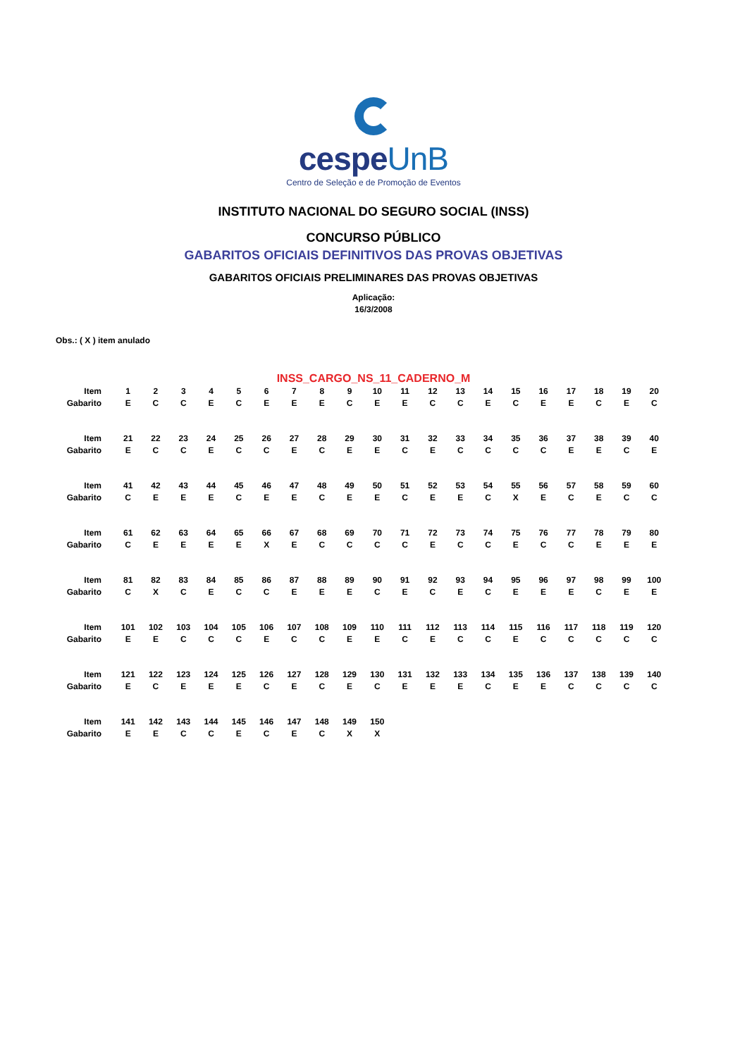cespeUnB
Centro de Seleção e de Promoção de Eventos
INSTITUTO NACIONAL DO SEGURO SOCIAL (INSS)
CONCURSO PÚBLICO
GABARITOS OFICIAIS DEFINITIVOS DAS PROVAS OBJETIVAS
GABARITOS OFICIAIS PRELIMINARES DAS PROVAS OBJETIVAS
Aplicação:
16/3/2008
Obs.: ( X ) item anulado
INSS_CARGO_NS_11_CADERNO_M
| Item | 1 | 2 | 3 | 4 | 5 | 6 | 7 | 8 | 9 | 10 | 11 | 12 | 13 | 14 | 15 | 16 | 17 | 18 | 19 | 20 |
| Gabarito | E | C | C | E | C | E | E | E | C | E | E | C | C | E | C | E | E | C | E | C |
| Item | 21 | 22 | 23 | 24 | 25 | 26 | 27 | 28 | 29 | 30 | 31 | 32 | 33 | 34 | 35 | 36 | 37 | 38 | 39 | 40 |
| Gabarito | E | C | C | E | C | C | E | C | E | E | C | E | C | C | C | C | E | E | C | E |
| Item | 41 | 42 | 43 | 44 | 45 | 46 | 47 | 48 | 49 | 50 | 51 | 52 | 53 | 54 | 55 | 56 | 57 | 58 | 59 | 60 |
| Gabarito | C | E | E | E | C | E | E | C | E | E | C | E | E | C | X | E | C | E | C | C |
| Item | 61 | 62 | 63 | 64 | 65 | 66 | 67 | 68 | 69 | 70 | 71 | 72 | 73 | 74 | 75 | 76 | 77 | 78 | 79 | 80 |
| Gabarito | C | E | E | E | E | X | E | C | C | C | C | E | C | C | E | C | C | E | E | E |
| Item | 81 | 82 | 83 | 84 | 85 | 86 | 87 | 88 | 89 | 90 | 91 | 92 | 93 | 94 | 95 | 96 | 97 | 98 | 99 | 100 |
| Gabarito | C | X | C | E | C | C | E | E | E | C | E | C | E | C | E | E | E | C | E | E |
| Item | 101 | 102 | 103 | 104 | 105 | 106 | 107 | 108 | 109 | 110 | 111 | 112 | 113 | 114 | 115 | 116 | 117 | 118 | 119 | 120 |
| Gabarito | E | E | C | C | C | E | C | C | E | E | C | E | C | C | E | C | C | C | C | C |
| Item | 121 | 122 | 123 | 124 | 125 | 126 | 127 | 128 | 129 | 130 | 131 | 132 | 133 | 134 | 135 | 136 | 137 | 138 | 139 | 140 |
| Gabarito | E | C | E | E | E | C | E | C | E | C | E | E | E | C | E | E | C | C | C | C |
| Item | 141 | 142 | 143 | 144 | 145 | 146 | 147 | 148 | 149 | 150 | | | | | | | | | | |
| Gabarito | E | E | C | C | E | C | E | C | X | X | | | | | | | | | | |